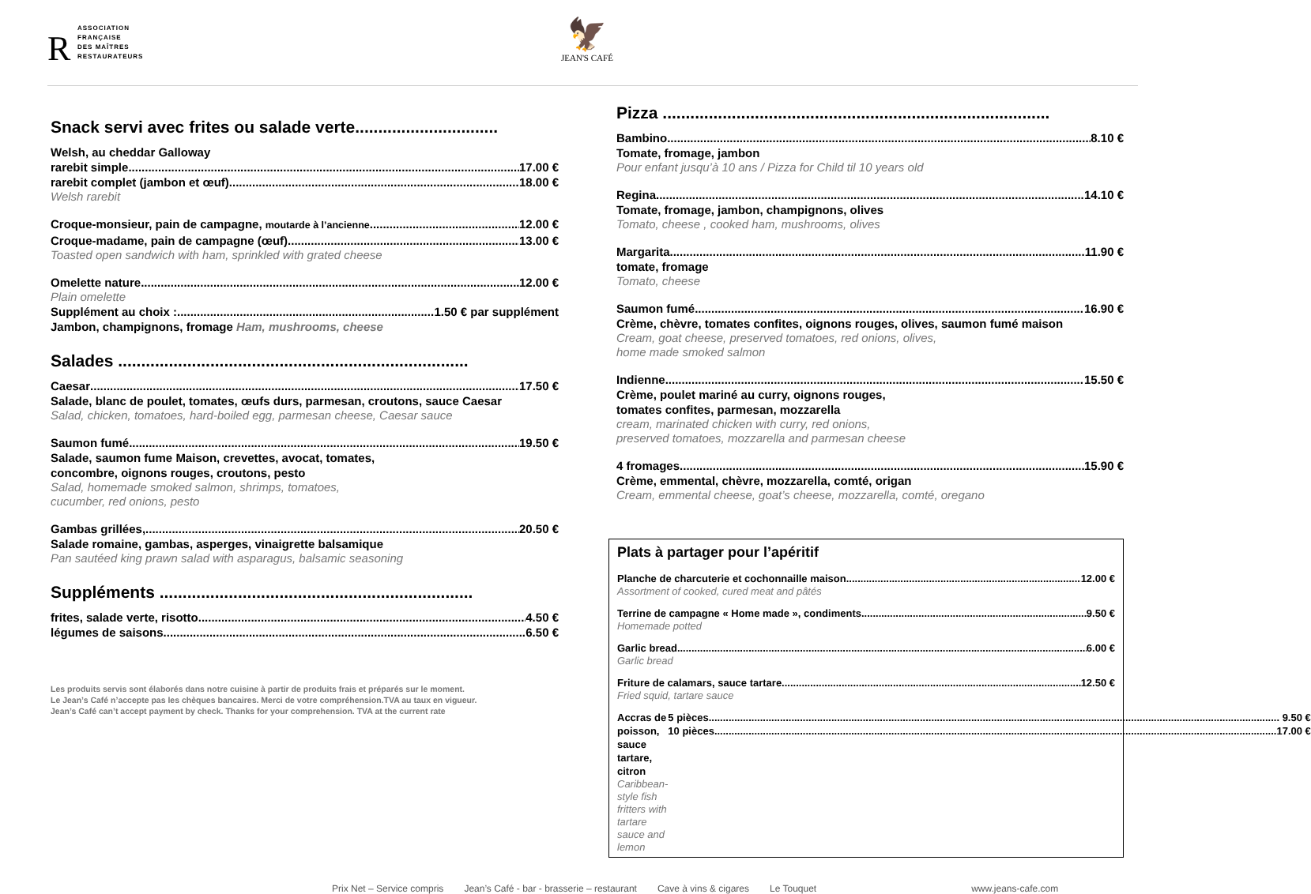R
ASSOCIATION
FRANÇAISE
DES MAÎTRES
RESTAURATEURS
🦅
JEAN'S CAFÉ
Snack servi avec frites ou salade verte...............................
Welsh, au cheddar Galloway
rarebit simple 17.00 €
rarebit complet (jambon et œuf) 18.00 €
Welsh rarebit
Croque-monsieur, pain de campagne, moutarde à l’ancienne 12.00 €
Croque-madame, pain de campagne (œuf) 13.00 €
Toasted open sandwich with ham, sprinkled with grated cheese
Omelette nature 12.00 €
Plain omelette
Supplément au choix : 1.50 € par supplément
Jambon, champignons, fromage Ham, mushrooms, cheese
Salades ............................................................................
Caesar 17.50 €
Salade, blanc de poulet, tomates, œufs durs, parmesan, croutons, sauce Caesar
Salad, chicken, tomatoes, hard-boiled egg, parmesan cheese, Caesar sauce
Saumon fumé 19.50 €
Salade, saumon fume Maison, crevettes, avocat, tomates,
concombre, oignons rouges, croutons, pesto
Salad, homemade smoked salmon, shrimps, tomatoes,
cucumber, red onions, pesto
Gambas grillées, 20.50 €
Salade romaine, gambas, asperges, vinaigrette balsamique
Pan sautéed king prawn salad with asparagus, balsamic seasoning
Suppléments ....................................................................
frites, salade verte, risotto 4.50 €
légumes de saisons 6.50 €
Les produits servis sont élaborés dans notre cuisine à partir de produits frais et préparés sur le moment.
Le Jean’s Café n’accepte pas les chèques bancaires. Merci de votre compréhension.TVA au taux en vigueur.
Jean’s Café can’t accept payment by check. Thanks for your comprehension. TVA at the current rate
Pizza ....................................................................................
Bambino 8.10 €
Tomate, fromage, jambon
Pour enfant jusqu’à 10 ans / Pizza for Child til 10 years old
Regina 14.10 €
Tomate, fromage, jambon, champignons, olives
Tomato, cheese , cooked ham, mushrooms, olives
Margarita 11.90 €
tomate, fromage
Tomato, cheese
Saumon fumé 16.90 €
Crème, chèvre, tomates confites, oignons rouges, olives, saumon fumé maison
Cream, goat cheese, preserved tomatoes, red onions, olives,
home made smoked salmon
Indienne 15.50 €
Crème, poulet mariné au curry, oignons rouges,
tomates confites, parmesan, mozzarella
cream, marinated chicken with curry, red onions,
preserved tomatoes, mozzarella and parmesan cheese
4 fromages 15.90 €
Crème, emmental, chèvre, mozzarella, comté, origan
Cream, emmental cheese, goat’s cheese, mozzarella, comté, oregano
Plats à partager pour l’apéritif
Planche de charcuterie et cochonnaille maison 12.00 €
Assortment of cooked, cured meat and pâtés
Terrine de campagne « Home made », condiments 9.50 €
Homemade potted
Garlic bread 6.00 €
Garlic bread
Friture de calamars, sauce tartare 12.50 €
Fried squid, tartare sauce
Accras de poisson, sauce tartare, citron
Caribbean-style fish fritters with tartare sauce and lemon
5 pièces 9.50 €
10 pièces 17.00 €
Prix Net – Service compris Jean’s Café - bar - brasserie – restaurant Cave à vins & cigares Le Touquet www.jeans-cafe.com